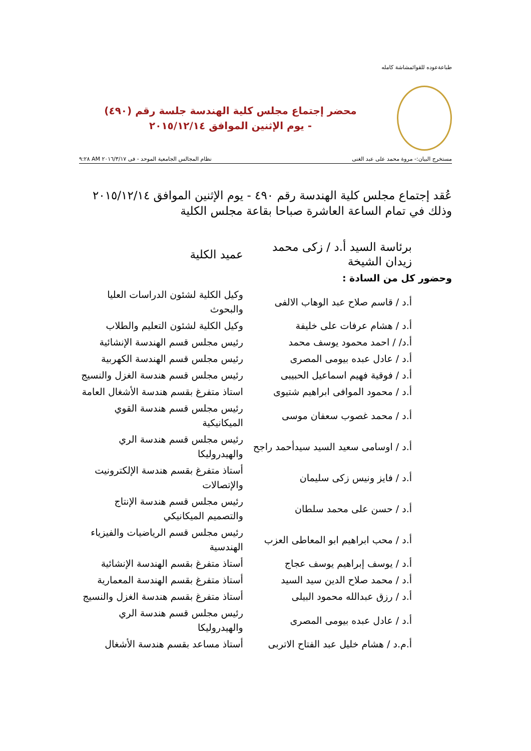طباعةعوده للقوائمشاشة كامله
محضر إجتماع مجلس كلية الهندسة جلسة رقم (٤٩٠)
- يوم الإثنين الموافق ٢٠١٥/١٢/١٤
مستخرج البيان:- مروة محمد على عبد الغنى نظام المجالس الجامعية الموحد - فى ٢٠١٦/٣/١٧ AM ٩:٢٨
عُقد إجتماع مجلس كلية الهندسة رقم ٤٩٠ - يوم الإثنين الموافق ٢٠١٥/١٢/١٤ وذلك في تمام الساعة العاشرة صباحا بقاعة مجلس الكلية
| برئاسة السيد أ.د / زكى محمد زيدان الشيخة | عميد الكلية |
| وحضور كل من السادة : | |
| أ.د / قاسم صلاح عبد الوهاب الالفى | وكيل الكلية لشئون الدراسات العليا والبحوث |
| أ.د / هشام عرفات على خليفة | وكيل الكلية لشئون التعليم والطلاب |
| أ.د/ / احمد محمود يوسف محمد | رئيس مجلس قسم الهندسة الإنشائية |
| أ.د / عادل عبده بيومى المصرى | رئيس مجلس قسم الهندسة الكهربية |
| أ.د / فوقية فهيم اسماعيل الحبيبى | رئيس مجلس قسم هندسة الغزل والنسيج |
| أ.د / محمود الموافى ابراهيم شتيوى | استاذ متفرغ بقسم هندسة الأشغال العامة |
| أ.د / محمد غصوب سعفان موسى | رئيس مجلس قسم هندسة القوي الميكانيكية |
| أ.د / اوسامى سعيد السيد سيدأحمد راجح | رئيس مجلس قسم هندسة الري والهيدروليكا |
| أ.د / فايز ونيس زكى سليمان | أستاذ متفرغ بقسم هندسة الإلكترونيت والإتصالات |
| أ.د / حسن على محمد سلطان | رئيس مجلس قسم هندسة الإنتاج والتصميم الميكانيكي |
| أ.د / محب ابراهيم ابو المعاطى العزب | رئيس مجلس قسم الرياضيات والفيزياء الهندسية |
| أ.د / يوسف إبراهيم يوسف عجاج | أستاذ متفرغ بقسم الهندسة الإنشائية |
| أ.د / محمد صلاح الدين سيد السيد | أستاذ متفرغ بقسم الهندسة المعمارية |
| أ.د / رزق عبدالله محمود البيلى | أستاذ متفرغ بقسم هندسة الغزل والنسيج |
| أ.د / عادل عبده بيومى المصرى | رئيس مجلس قسم هندسة الري والهيدروليكا |
| أ.م.د / هشام خليل عبد الفتاح الاتربى | أستاذ مساعد بقسم هندسة الأشغال |